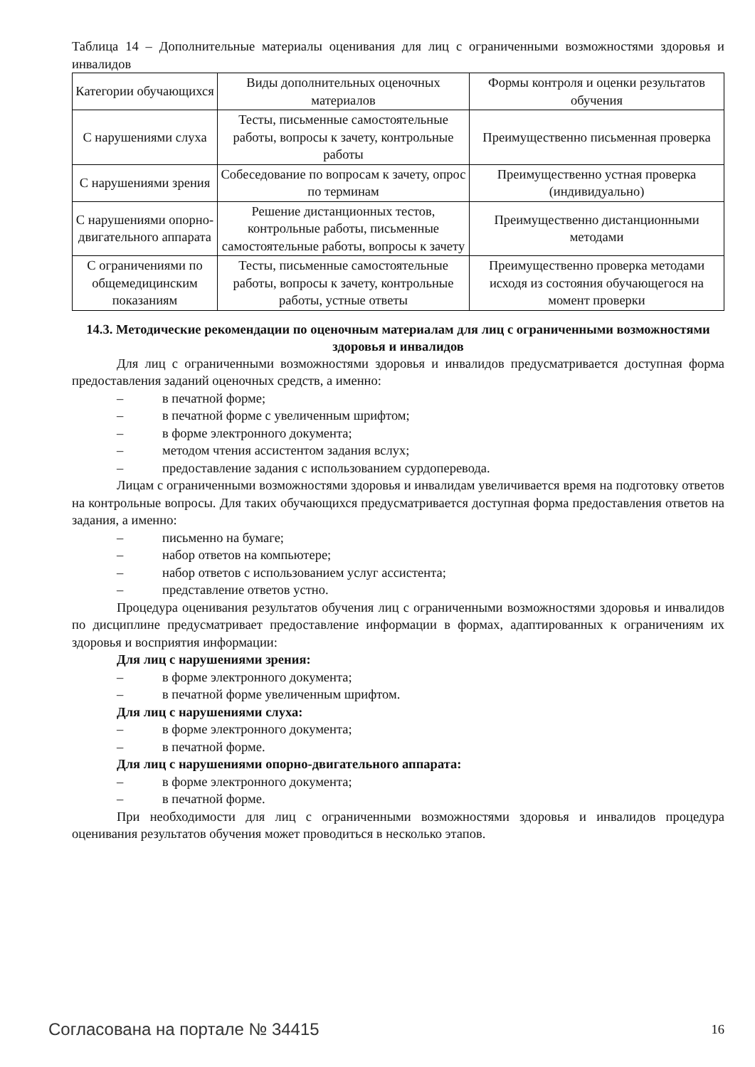Таблица 14 – Дополнительные материалы оценивания для лиц с ограниченными возможностями здоровья и инвалидов
| Категории обучающихся | Виды дополнительных оценочных материалов | Формы контроля и оценки результатов обучения |
| С нарушениями слуха | Тесты, письменные самостоятельные работы, вопросы к зачету, контрольные работы | Преимущественно письменная проверка |
| С нарушениями зрения | Собеседование по вопросам к зачету, опрос по терминам | Преимущественно устная проверка (индивидуально) |
| С нарушениями опорно-двигательного аппарата | Решение дистанционных тестов, контрольные работы, письменные самостоятельные работы, вопросы к зачету | Преимущественно дистанционными методами |
| С ограничениями по общемедицинским показаниям | Тесты, письменные самостоятельные работы, вопросы к зачету, контрольные работы, устные ответы | Преимущественно проверка методами исходя из состояния обучающегося на момент проверки |
14.3. Методические рекомендации по оценочным материалам для лиц с ограниченными возможностями здоровья и инвалидов
Для лиц с ограниченными возможностями здоровья и инвалидов предусматривается доступная форма предоставления заданий оценочных средств, а именно:
– в печатной форме;
– в печатной форме с увеличенным шрифтом;
– в форме электронного документа;
– методом чтения ассистентом задания вслух;
– предоставление задания с использованием сурдоперевода.
Лицам с ограниченными возможностями здоровья и инвалидам увеличивается время на подготовку ответов на контрольные вопросы. Для таких обучающихся предусматривается доступная форма предоставления ответов на задания, а именно:
– письменно на бумаге;
– набор ответов на компьютере;
– набор ответов с использованием услуг ассистента;
– представление ответов устно.
Процедура оценивания результатов обучения лиц с ограниченными возможностями здоровья и инвалидов по дисциплине предусматривает предоставление информации в формах, адаптированных к ограничениям их здоровья и восприятия информации:
Для лиц с нарушениями зрения:
– в форме электронного документа;
– в печатной форме увеличенным шрифтом.
Для лиц с нарушениями слуха:
– в форме электронного документа;
– в печатной форме.
Для лиц с нарушениями опорно-двигательного аппарата:
– в форме электронного документа;
– в печатной форме.
При необходимости для лиц с ограниченными возможностями здоровья и инвалидов процедура оценивания результатов обучения может проводиться в несколько этапов.
Согласована на портале № 34415 16